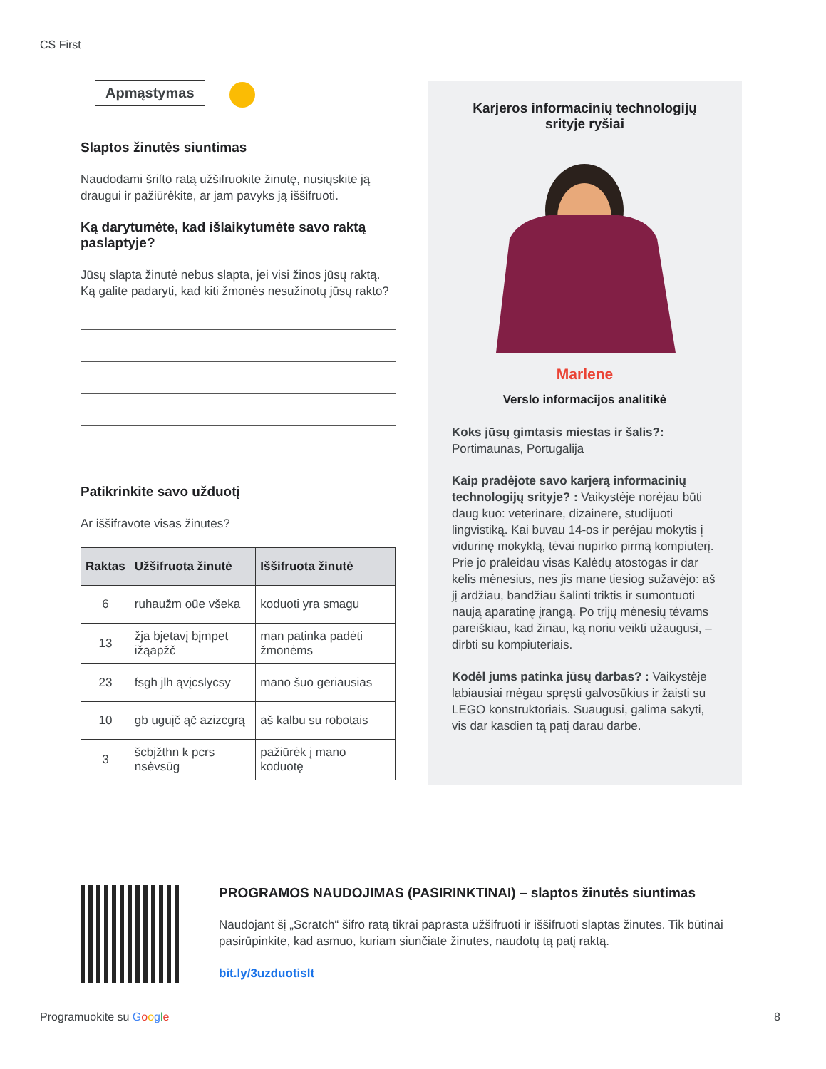CS First
Apmąstymas
Slaptos žinutės siuntimas
Naudodami šrifto ratą užšifruokite žinutę, nusiųskite ją draugui ir pažiūrėkite, ar jam pavyks ją iššifruoti.
Ką darytumėte, kad išlaikytumėte savo raktą paslaptyje?
Jūsų slapta žinutė nebus slapta, jei visi žinos jūsų raktą. Ką galite padaryti, kad kiti žmonės nesužinotų jūsų rakto?
Patikrinkite savo užduotį
Ar iššifravote visas žinutes?
| Raktas | Užšifruota žinutė | Iššifruota žinutė |
| --- | --- | --- |
| 6 | ruhaužm oūe všeka | koduoti yra smagu |
| 13 | žja bjetavį bįmpet ižąapžč | man patinka padėti žmonėms |
| 23 | fsgh jlh ąvįcslycsy | mano šuo geriausias |
| 10 | gb uguįč ąč azizcgrą | aš kalbu su robotais |
| 3 | šcbjžthn k pcrs nsėvsūg | pažiūrėk į mano koduotę |
Karjeros informacinių technologijų srityje ryšiai
Marlene
Verslo informacijos analitikė
Koks jūsų gimtasis miestas ir šalis?:
Portimaunas, Portugalija
Kaip pradėjote savo karjerą informacinių technologijų srityje? : Vaikystėje norėjau būti daug kuo: veterinare, dizainere, studijuoti lingvistiką. Kai buvau 14-os ir perėjau mokytis į vidurinę mokyklą, tėvai nupirko pirmą kompiuterį. Prie jo praleidau visas Kalėdų atostogas ir dar kelis mėnesius, nes jis mane tiesiog sužavėjo: aš jį ardžiau, bandžiau šalinti triktis ir sumontuoti naują aparatinę įrangą. Po trijų mėnesių tėvams pareiškiau, kad žinau, ką noriu veikti užaugusi, – dirbti su kompiuteriais.
Kodėl jums patinka jūsų darbas? : Vaikystėje labiausiai mėgau spręsti galvosūkius ir žaisti su LEGO konstruktoriais. Suaugusi, galima sakyti, vis dar kasdien tą patį darau darbe.
PROGRAMOS NAUDOJIMAS (PASIRINKTINAI) – slaptos žinutės siuntimas
Naudojant šį „Scratch“ šifro ratą tikrai paprasta užšifruoti ir iššifruoti slaptas žinutes. Tik būtinai pasirūpinkite, kad asmuo, kuriam siunčiate žinutes, naudotų tą patį raktą.
bit.ly/3uzduotislt
Programuokite su Google 8